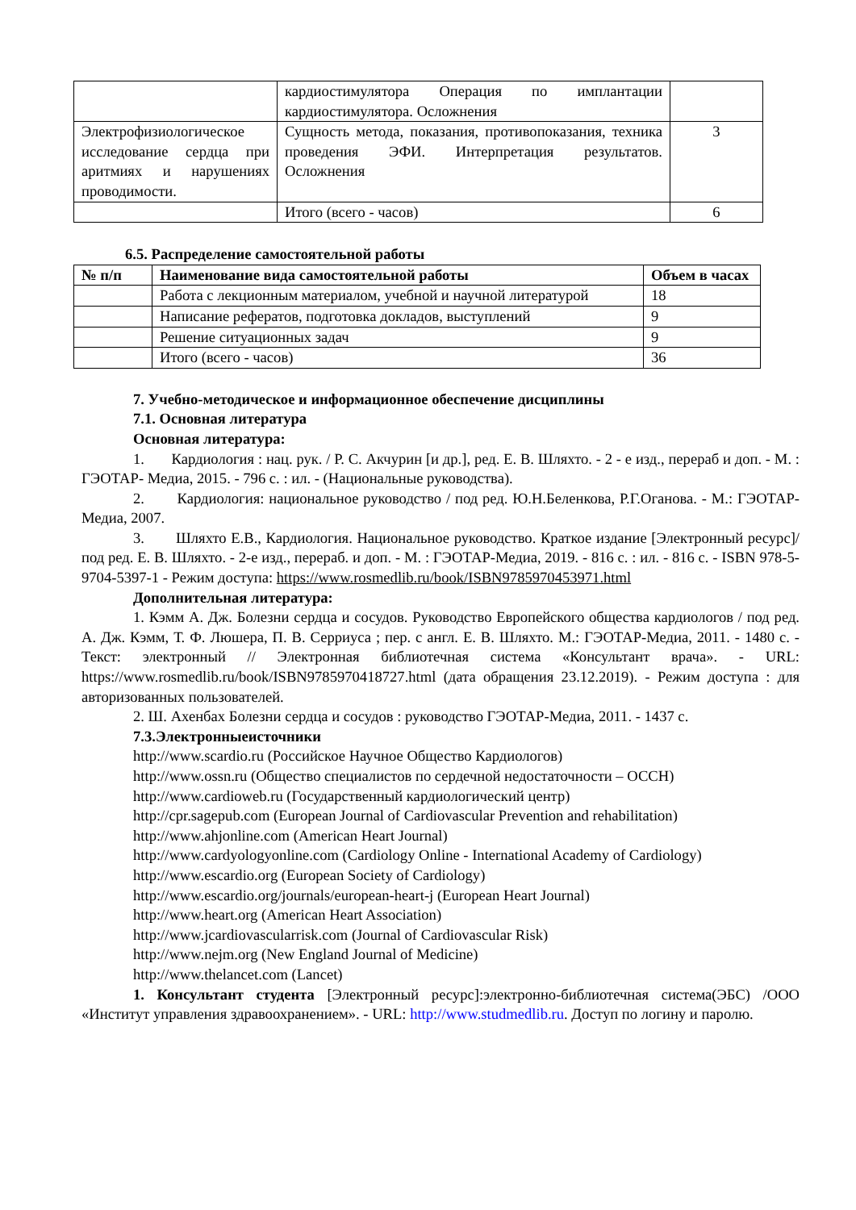| | кардиостимулятора Операция по имплантации кардиостимулятора. Осложнения | |
| Электрофизиологическое исследование сердца при аритмиях и нарушениях проводимости. | Сущность метода, показания, противопоказания, техника проведения ЭФИ. Интерпретация результатов. Осложнения | 3 |
| | Итого (всего - часов) | 6 |
6.5. Распределение самостоятельной работы
| № п/п | Наименование вида самостоятельной работы | Объем в часах |
| --- | --- | --- |
| | Работа с лекционным материалом, учебной и научной литературой | 18 |
| | Написание рефератов, подготовка докладов, выступлений | 9 |
| | Решение ситуационных задач | 9 |
| | Итого (всего - часов) | 36 |
7. Учебно-методическое и информационное обеспечение дисциплины
7.1. Основная литература
Основная литература:
1. Кардиология : нац. рук. / Р. С. Акчурин [и др.], ред. Е. В. Шляхто. - 2 - е изд., перераб и доп. - М. : ГЭОТАР- Медиа, 2015. - 796 с. : ил. - (Национальные руководства).
2. Кардиология: национальное руководство / под ред. Ю.Н.Беленкова, Р.Г.Оганова. - М.: ГЭОТАР-Медиа, 2007.
3. Шляхто Е.В., Кардиология. Национальное руководство. Краткое издание [Электронный ресурс]/ под ред. Е. В. Шляхто. - 2-е изд., перераб. и доп. - М. : ГЭОТАР-Медиа, 2019. - 816 с. : ил. - 816 с. - ISBN 978-5-9704-5397-1 - Режим доступа: https://www.rosmedlib.ru/book/ISBN9785970453971.html
Дополнительная литература:
1. Кэмм А. Дж. Болезни сердца и сосудов. Руководство Европейского общества кардиологов / под ред. А. Дж. Кэмм, Т. Ф. Люшера, П. В. Серриуса ; пер. с англ. Е. В. Шляхто. М.: ГЭОТАР-Медиа, 2011. - 1480 с. - Текст: электронный // Электронная библиотечная система «Консультант врача». - URL: https://www.rosmedlib.ru/book/ISBN9785970418727.html (дата обращения 23.12.2019). - Режим доступа : для авторизованных пользователей.
2. Ш. Ахенбах Болезни сердца и сосудов : руководство ГЭОТАР-Медиа, 2011. - 1437 с.
7.3.Электронныеисточники
http://www.scardio.ru (Российское Научное Общество Кардиологов)
http://www.ossn.ru (Общество специалистов по сердечной недостаточности – ОССН)
http://www.cardioweb.ru (Государственный кардиологический центр)
http://cpr.sagepub.com (European Journal of Cardiovascular Prevention and rehabilitation)
http://www.ahjonline.com (American Heart Journal)
http://www.cardyologyonline.com (Cardiology Online - International Academy of Cardiology)
http://www.escardio.org (European Society of Cardiology)
http://www.escardio.org/journals/european-heart-j (European Heart Journal)
http://www.heart.org (American Heart Association)
http://www.jcardiovascularrisk.com (Journal of Cardiovascular Risk)
http://www.nejm.org (New England Journal of Medicine)
http://www.thelancet.com (Lancet)
1. Консультант студента [Электронный ресурс]:электронно-библиотечная система(ЭБС) /ООО «Институт управления здравоохранением». - URL: http://www.studmedlib.ru. Доступ по логину и паролю.